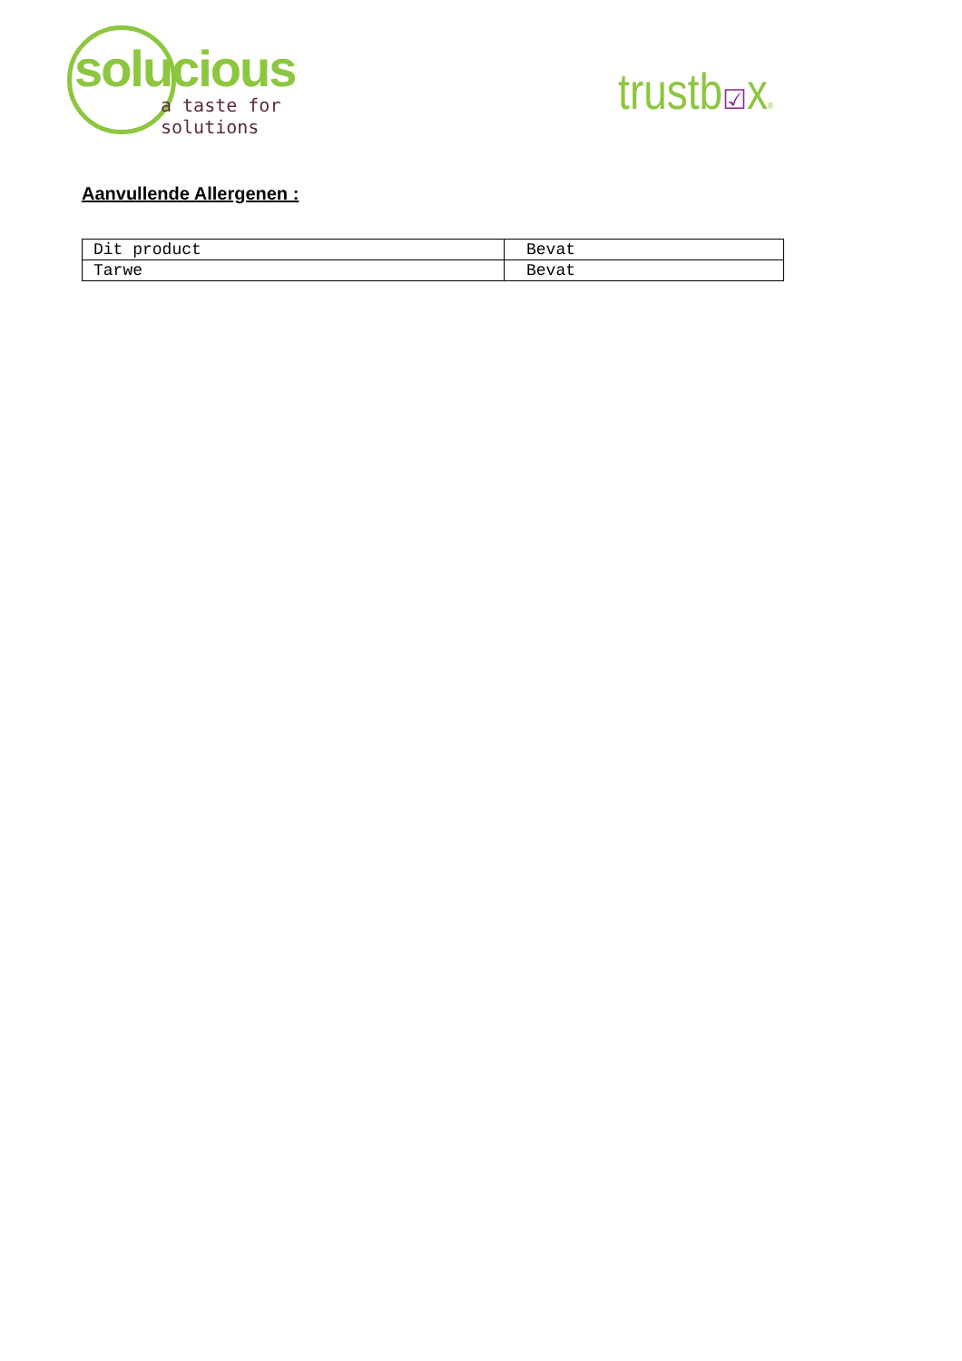solucious
a taste for solutions
trustb☑x®
Aanvullende Allergenen :
| Dit product | Bevat |
| Tarwe | Bevat |